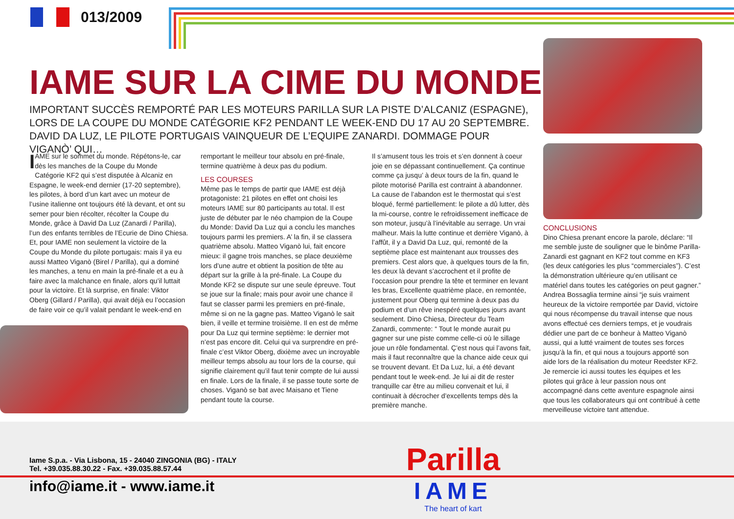013/2009
IAME SUR LA CIME DU MONDE
IMPORTANT SUCCÈS REMPORTÉ PAR LES MOTEURS PARILLA SUR LA PISTE D’ALCANIZ (ESPAGNE), LORS DE LA COUPE DU MONDE CATÉGORIE KF2 PENDANT LE WEEK-END DU 17 AU 20 SEPTEMBRE. DAVID DA LUZ, LE PILOTE PORTUGAIS VAINQUEUR DE L’EQUIPE ZANARDI. DOMMAGE POUR VIGANÒ’ QUI…
IAME sur le sommet du monde. Répétons-le, car dès les manches de la Coupe du Monde Catégorie KF2 qui s’est disputée à Alcaniz en Espagne, le week-end dernier (17-20 septembre), les pilotes, à bord d’un kart avec un moteur de l’usine italienne ont toujours été là devant, et ont su semer pour bien récolter, récolter la Coupe du Monde, grâce à David Da Luz (Zanardi / Parilla), l’un des enfants terribles de l’Ecurie de Dino Chiesa. Et, pour IAME non seulement la victoire de la Coupe du Monde du pilote portugais: mais il ya eu aussi Matteo Viganò (Birel / Parilla), qui a dominé les manches, a tenu en main la pré-finale et a eu à faire avec la malchance en finale, alors qu’il luttait pour la victoire. Et là surprise, en finale: Viktor Oberg (Gillard / Parilla), qui avait déjà eu l’occasion de faire voir ce qu’il valait pendant le week-end en
remportant le meilleur tour absolu en pré-finale, termine quatrième à deux pas du podium.
LES COURSES
Même pas le temps de partir que IAME est déjà protagoniste: 21 pilotes en effet ont choisi les moteurs IAME sur 80 participants au total. Il est juste de débuter par le néo champion de la Coupe du Monde: David Da Luz qui a conclu les manches toujours parmi les premiers. A’ la fin, il se classera quatrième absolu. Matteo Viganò lui, fait encore mieux: il gagne trois manches, se place deuxième lors d’une autre et obtient la position de tête au départ sur la grille à la pré-finale. La Coupe du Monde KF2 se dispute sur une seule épreuve. Tout se joue sur la finale; mais pour avoir une chance il faut se classer parmi les premiers en pré-finale, même si on ne la gagne pas. Matteo Viganò le sait bien, il veille et termine troisième. Il en est de même pour Da Luz qui termine septième: le dernier mot n’est pas encore dit. Celui qui va surprendre en pré-finale c’est Viktor Oberg, dixième avec un incroyable meilleur temps absolu au tour lors de la course, qui signifie clairement qu’il faut tenir compte de lui aussi en finale. Lors de la finale, il se passe toute sorte de choses. Viganò se bat avec Maisano et Tiene pendant toute la course.
Il s’amusent tous les trois et s’en donnent à coeur joie en se dépassant continuellement. Ça continue comme ça jusqu’ à deux tours de la fin, quand le pilote motorisé Parilla est contraint à abandonner. La cause de l’abandon est le thermostat qui s’est bloqué, fermé partiellement: le pilote a dû lutter, dès la mi-course, contre le refroidissement inefficace de son moteur, jusqu’à l’inévitable au serrage. Un vrai malheur. Mais la lutte continue et derrière Viganò, à l’affût, il y a David Da Luz, qui, remonté de la septième place est maintenant aux trousses des premiers. Cest alors que, à quelques tours de la fin, les deux là devant s’accrochent et il profite de l’occasion pour prendre la tête et terminer en levant les bras, Excellente quatrième place, en remontée, justement pour Oberg qui termine à deux pas du podium et d’un rêve inespéré quelques jours avant seulement. Dino Chiesa, Directeur du Team Zanardi, commente: “ Tout le monde aurait pu gagner sur une piste comme celle-ci où le sillage joue un rôle fondamental. Ç’est nous qui l’avons fait, mais il faut reconnaître que la chance aide ceux qui se trouvent devant. Et Da Luz, lui, a été devant pendant tout le week-end. Je lui ai dit de rester tranquille car être au milieu convenait et lui, il continuait à décrocher d’excellents temps dès la première manche.
CONCLUSIONS
Dino Chiesa prenant encore la parole, déclare: “Il me semble juste de souligner que le binôme Parilla-Zanardi est gagnant en KF2 tout comme en KF3 (les deux catégories les plus “commerciales”). C’est la démonstration ultérieure qu’en utilisant ce matériel dans toutes les catégories on peut gagner.” Andrea Bossaglia termine ainsi “je suis vraiment heureux de la victoire remportée par David, victoire qui nous récompense du travail intense que nous avons effectué ces derniers temps, et je voudrais dédier une part de ce bonheur à Matteo Viganò aussi, qui a lutté vraiment de toutes ses forces jusqu’à la fin, et qui nous a toujours apporté son aide lors de la réalisation du moteur Reedster KF2. Je remercie ici aussi toutes les équipes et les pilotes qui grâce à leur passion nous ont accompagné dans cette aventure espagnole ainsi que tous les collaborateurs qui ont contribué à cette merveilleuse victoire tant attendue.
Iame S.p.a. - Via Lisbona, 15 - 24040 ZINGONIA (BG) - ITALY
Tel. +39.035.88.30.22 - Fax. +39.035.88.57.44
info@iame.it - www.iame.it
Parilla
IAME
The heart of kart